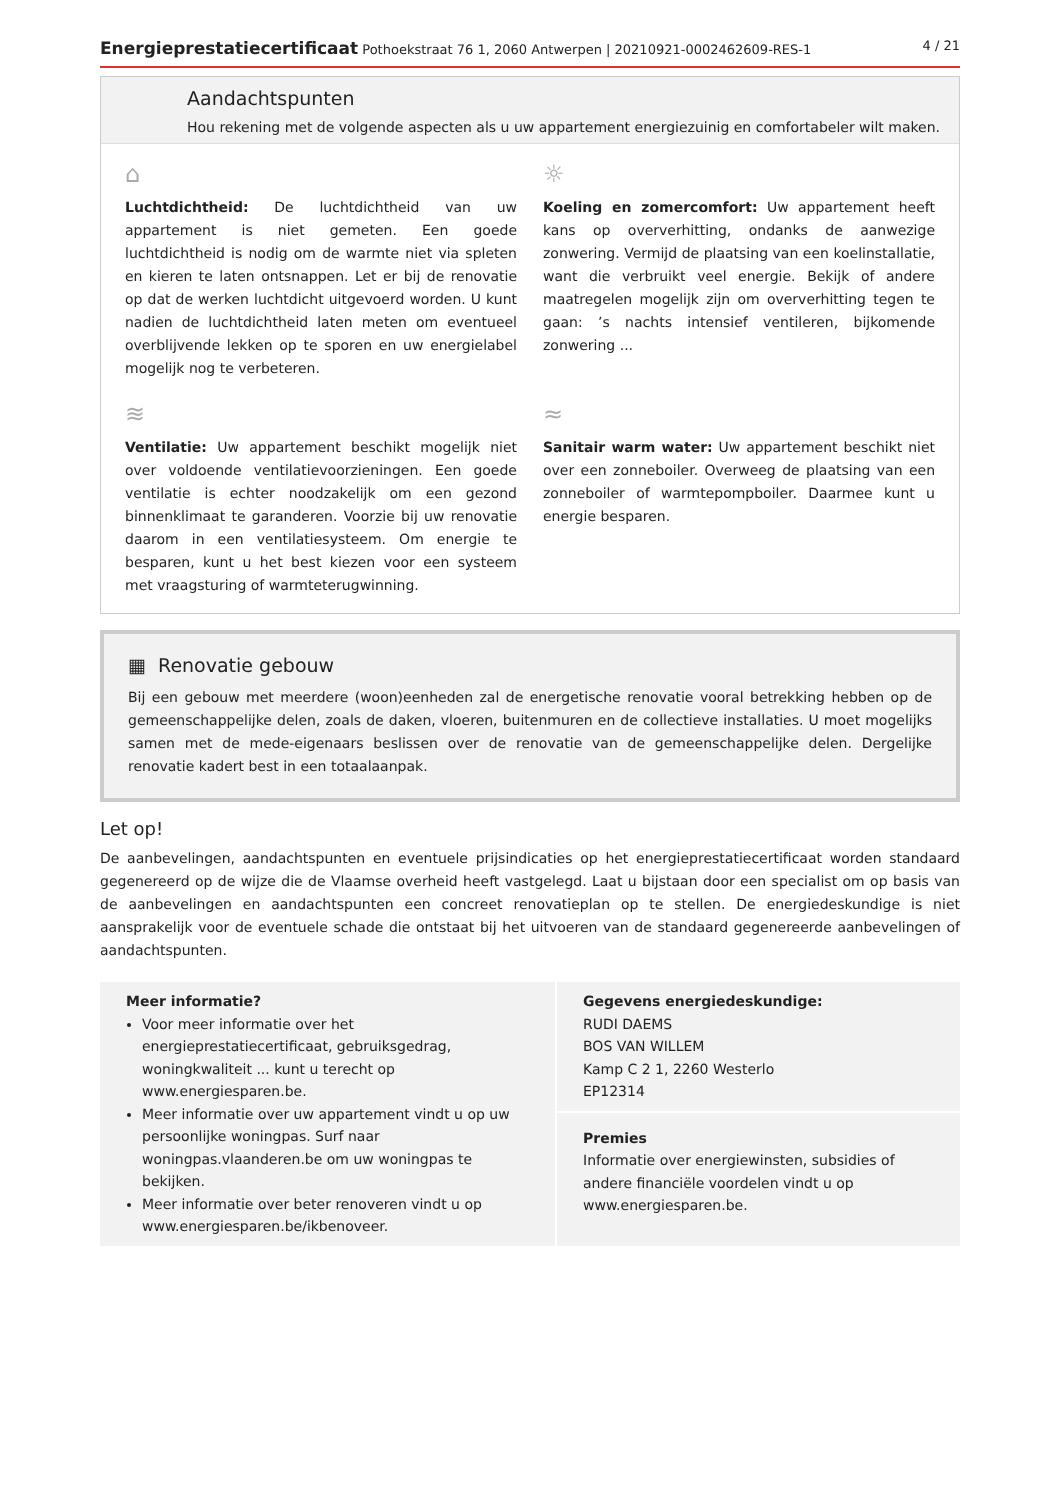Energieprestatiecertificaat Pothoekstraat 76 1, 2060 Antwerpen | 20210921-0002462609-RES-1 4 / 21
Aandachtspunten
Hou rekening met de volgende aspecten als u uw appartement energiezuinig en comfortabeler wilt maken.
⌂
Luchtdichtheid: De luchtdichtheid van uw appartement is niet gemeten. Een goede luchtdichtheid is nodig om de warmte niet via spleten en kieren te laten ontsnappen. Let er bij de renovatie op dat de werken luchtdicht uitgevoerd worden. U kunt nadien de luchtdichtheid laten meten om eventueel overblijvende lekken op te sporen en uw energielabel mogelijk nog te verbeteren.
☼
Koeling en zomercomfort: Uw appartement heeft kans op oververhitting, ondanks de aanwezige zonwering. Vermijd de plaatsing van een koelinstallatie, want die verbruikt veel energie. Bekijk of andere maatregelen mogelijk zijn om oververhitting tegen te gaan: ’s nachts intensief ventileren, bijkomende zonwering ...
≋
Ventilatie: Uw appartement beschikt mogelijk niet over voldoende ventilatievoorzieningen. Een goede ventilatie is echter noodzakelijk om een gezond binnenklimaat te garanderen. Voorzie bij uw renovatie daarom in een ventilatiesysteem. Om energie te besparen, kunt u het best kiezen voor een systeem met vraagsturing of warmteterugwinning.
≈
Sanitair warm water: Uw appartement beschikt niet over een zonneboiler. Overweeg de plaatsing van een zonneboiler of warmtepompboiler. Daarmee kunt u energie besparen.
▦ Renovatie gebouw
Bij een gebouw met meerdere (woon)eenheden zal de energetische renovatie vooral betrekking hebben op de gemeenschappelijke delen, zoals de daken, vloeren, buitenmuren en de collectieve installaties. U moet mogelijks samen met de mede-eigenaars beslissen over de renovatie van de gemeenschappelijke delen. Dergelijke renovatie kadert best in een totaalaanpak.
Let op!
De aanbevelingen, aandachtspunten en eventuele prijsindicaties op het energieprestatiecertificaat worden standaard gegenereerd op de wijze die de Vlaamse overheid heeft vastgelegd. Laat u bijstaan door een specialist om op basis van de aanbevelingen en aandachtspunten een concreet renovatieplan op te stellen. De energiedeskundige is niet aansprakelijk voor de eventuele schade die ontstaat bij het uitvoeren van de standaard gegenereerde aanbevelingen of aandachtspunten.
Meer informatie?
Voor meer informatie over het energieprestatiecertificaat, gebruiksgedrag, woningkwaliteit ... kunt u terecht op www.energiesparen.be.
Meer informatie over uw appartement vindt u op uw persoonlijke woningpas. Surf naar woningpas.vlaanderen.be om uw woningpas te bekijken.
Meer informatie over beter renoveren vindt u op www.energiesparen.be/ikbenoveer.
Gegevens energiedeskundige:
RUDI DAEMS
BOS VAN WILLEM
Kamp C 2 1, 2260 Westerlo
EP12314
Premies
Informatie over energiewinsten, subsidies of andere financiële voordelen vindt u op www.energiesparen.be.